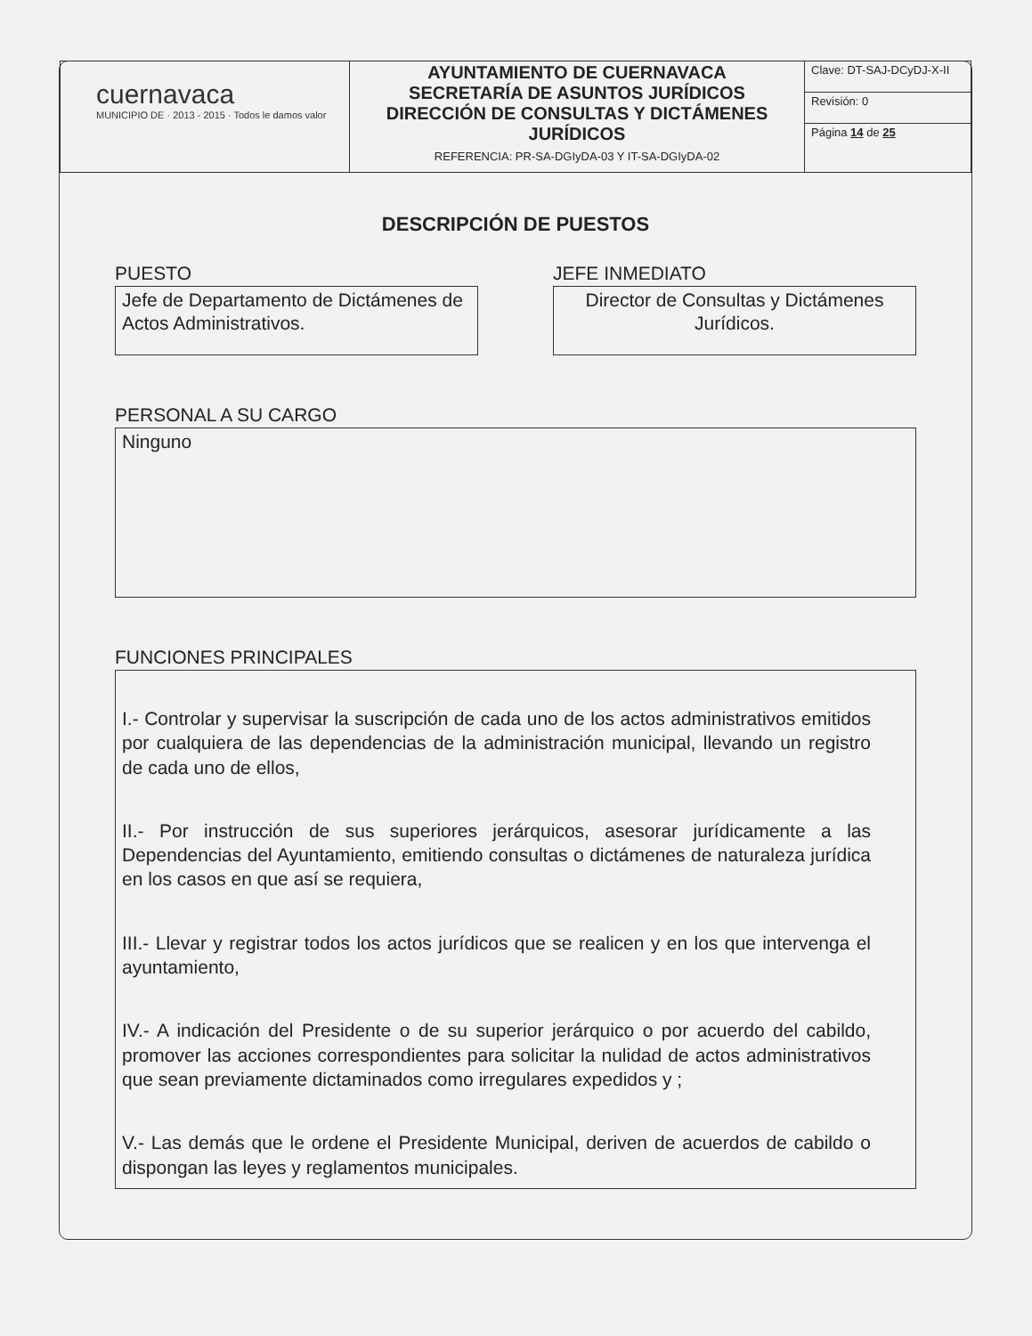| cuernavaca MUNICIPIO DE · 2013 - 2015 · Todos le damos valor | AYUNTAMIENTO DE CUERNAVACA SECRETARÍA DE ASUNTOS JURÍDICOS DIRECCIÓN DE CONSULTAS Y DICTÁMENES JURÍDICOS REFERENCIA: PR-SA-DGIyDA-03 Y IT-SA-DGIyDA-02 | Clave: DT-SAJ-DCyDJ-X-II |
| | | Revisión: 0 |
| | | Página 14 de 25 |
DESCRIPCIÓN DE PUESTOS
PUESTO
Jefe de Departamento de Dictámenes de Actos Administrativos.
JEFE INMEDIATO
Director de Consultas y Dictámenes Jurídicos.
PERSONAL A SU CARGO
Ninguno
FUNCIONES PRINCIPALES
I.- Controlar y supervisar la suscripción de cada uno de los actos administrativos emitidos por cualquiera de las dependencias de la administración municipal, llevando un registro de cada uno de ellos,
II.- Por instrucción de sus superiores jerárquicos, asesorar jurídicamente a las Dependencias del Ayuntamiento, emitiendo consultas o dictámenes de naturaleza jurídica en los casos en que así se requiera,
III.- Llevar y registrar todos los actos jurídicos que se realicen y en los que intervenga el ayuntamiento,
IV.- A indicación del Presidente o de su superior jerárquico o por acuerdo del cabildo, promover las acciones correspondientes para solicitar la nulidad de actos administrativos que sean previamente dictaminados como irregulares expedidos y ;
V.- Las demás que le ordene el Presidente Municipal, deriven de acuerdos de cabildo o dispongan las leyes y reglamentos municipales.